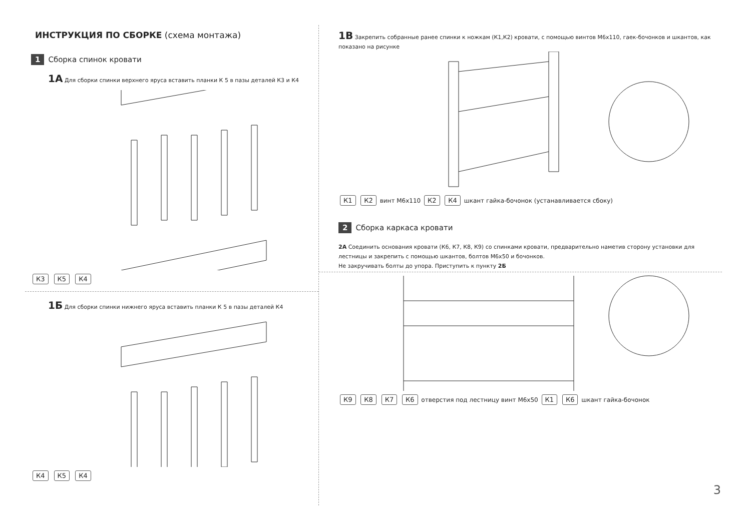ИНСТРУКЦИЯ ПО СБОРКЕ (схема монтажа)
1 Сборка спинок кровати
1А Для сборки спинки верхнего яруса вставить планки К 5 в пазы деталей К3 и К4
К3 К5 К4
1Б Для сборки спинки нижнего яруса вставить планки К 5 в пазы деталей К4
К4 К5 К4
1В Закрепить собранные ранее спинки к ножкам (К1,К2) кровати, с помощью винтов М6х110, гаек-бочонков и шкантов, как показано на рисунке
К1 К2 винт М6х110 К2 К4 шкант гайка-бочонок (устанавливается сбоку)
2 Сборка каркаса кровати
2А Соединить основания кровати (К6, К7, К8, К9) со спинками кровати, предварительно наметив сторону установки для лестницы и закрепить с помощью шкантов, болтов М6х50 и бочонков.
Не закручивать болты до упора. Приступить к пункту 2Б
К9 К8 К7 К6 отверстия под лестницу винт М6х50 К1 К6 шкант гайка-бочонок
3